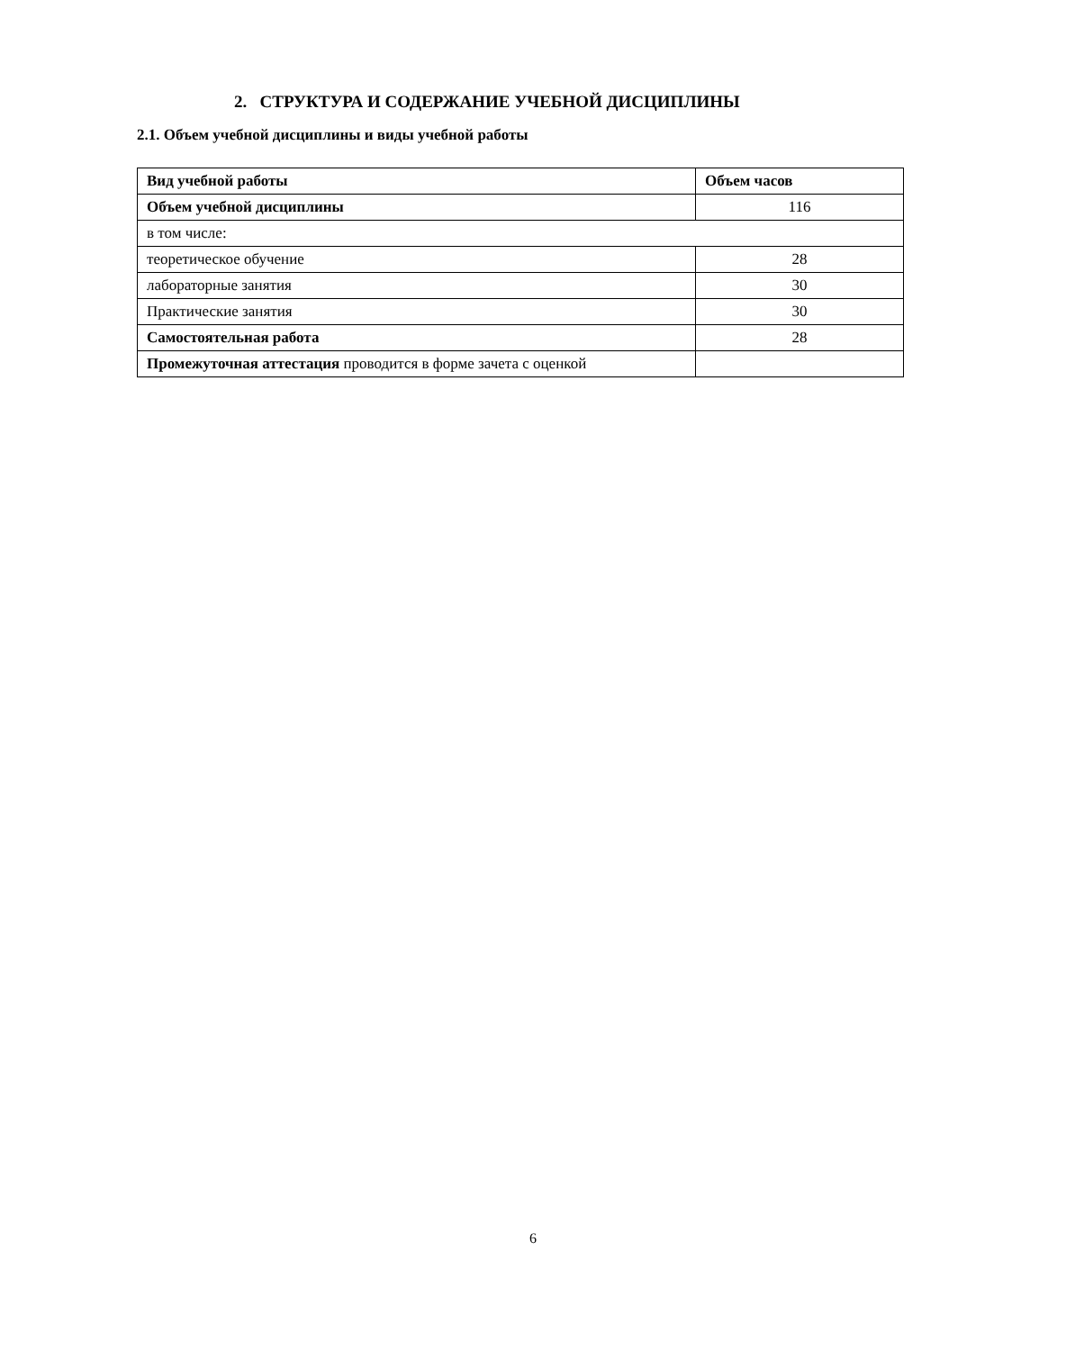2. СТРУКТУРА И СОДЕРЖАНИЕ УЧЕБНОЙ ДИСЦИПЛИНЫ
2.1. Объем учебной дисциплины и виды учебной работы
| Вид учебной работы | Объем часов |
| --- | --- |
| Объем учебной дисциплины | 116 |
| в том числе: | |
| теоретическое обучение | 28 |
| лабораторные занятия | 30 |
| Практические занятия | 30 |
| Самостоятельная работа | 28 |
| Промежуточная аттестация проводится в форме зачета с оценкой | |
6